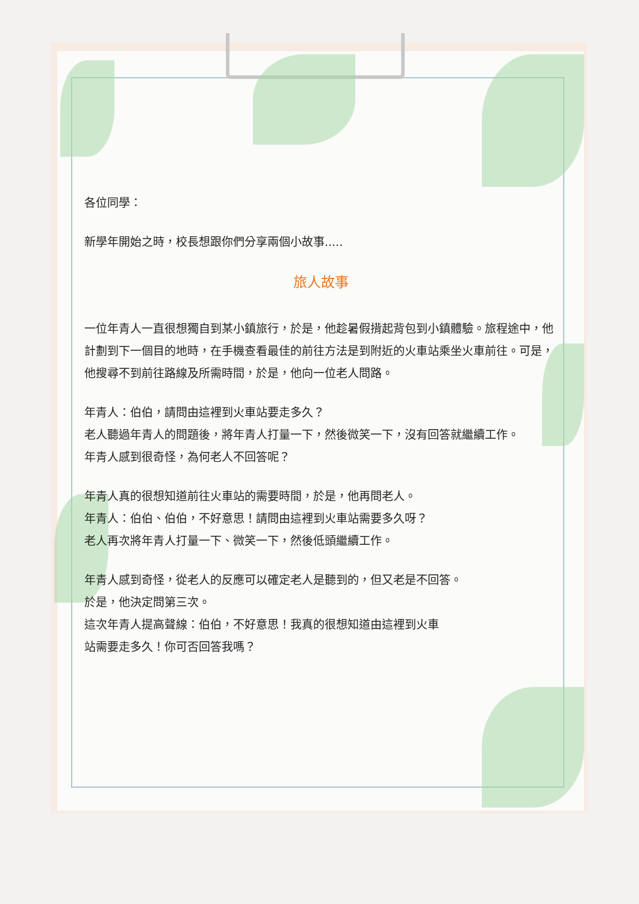各位同學：
新學年開始之時，校長想跟你們分享兩個小故事.....
旅人故事
一位年青人一直很想獨自到某小鎮旅行，於是，他趁暑假揹起背包到小鎮體驗。旅程途中，他計劃到下一個目的地時，在手機查看最佳的前往方法是到附近的火車站乘坐火車前往。可是，他搜尋不到前往路線及所需時間，於是，他向一位老人問路。
年青人：伯伯，請問由這裡到火車站要走多久？
老人聽過年青人的問題後，將年青人打量一下，然後微笑一下，沒有回答就繼續工作。
年青人感到很奇怪，為何老人不回答呢？
年青人真的很想知道前往火車站的需要時間，於是，他再問老人。
年青人：伯伯、伯伯，不好意思！請問由這裡到火車站需要多久呀？
老人再次將年青人打量一下、微笑一下，然後低頭繼續工作。
年青人感到奇怪，從老人的反應可以確定老人是聽到的，但又老是不回答。
於是，他決定問第三次。
這次年青人提高聲線：伯伯，不好意思！我真的很想知道由這裡到火車
站需要走多久！你可否回答我嗎？